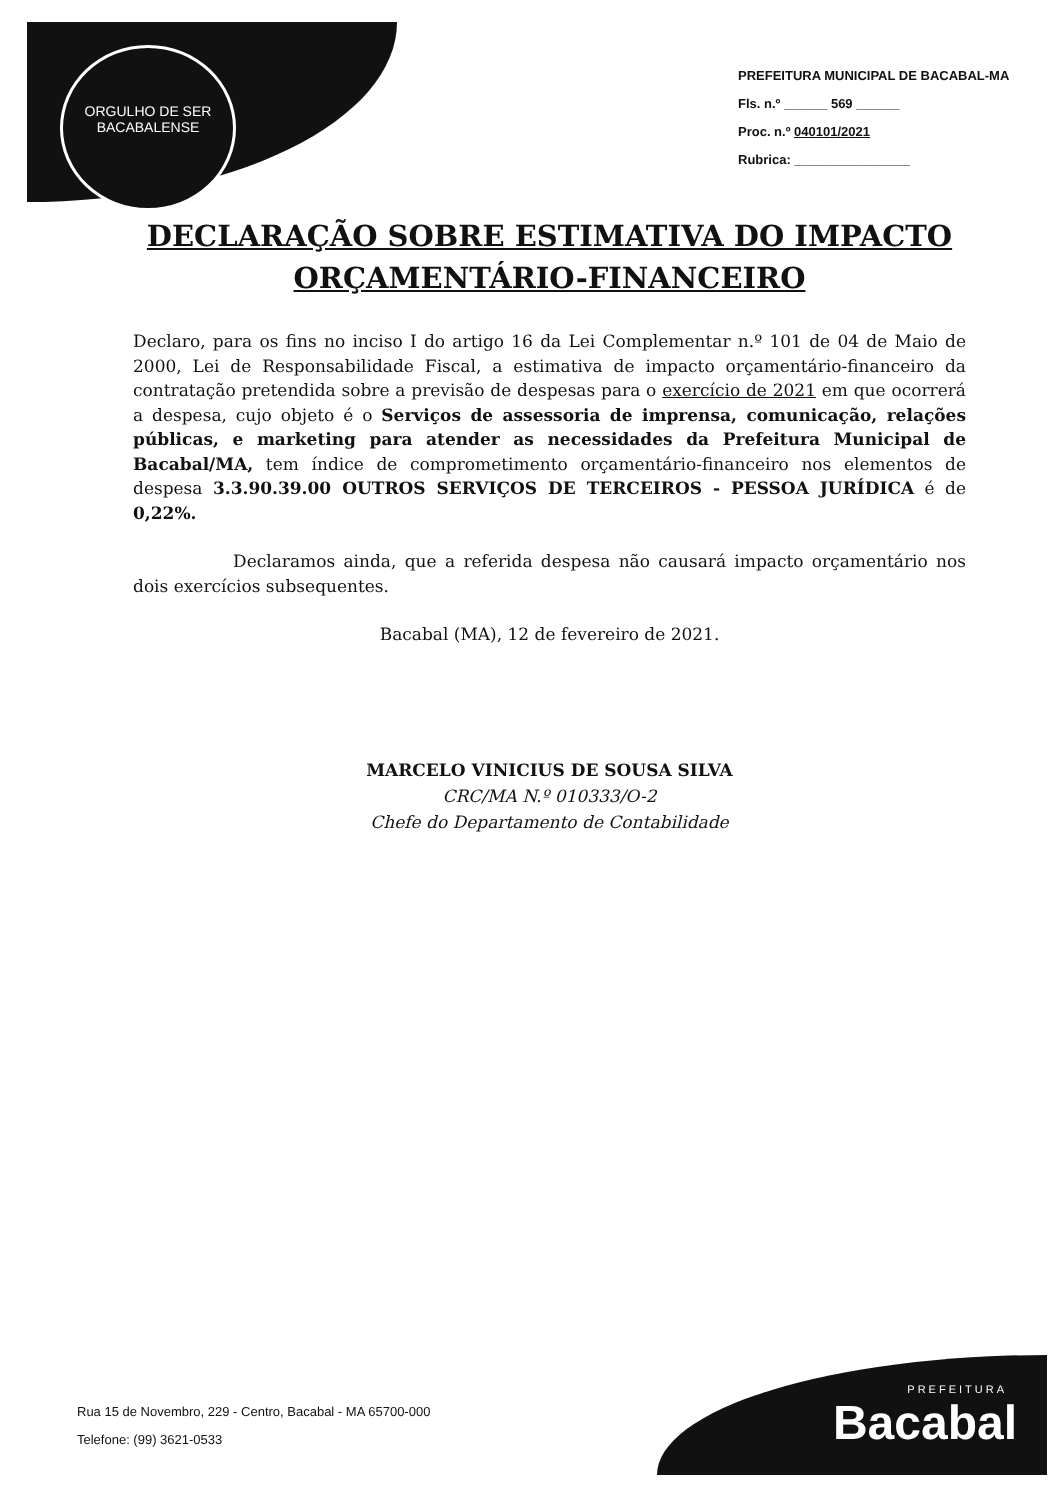ORGULHO DE SER
BACABALENSE
PREFEITURA MUNICIPAL DE BACABAL-MA
Fls. n.º ______ 569 ______
Proc. n.º 040101/2021
Rubrica: ________________
DECLARAÇÃO SOBRE ESTIMATIVA DO IMPACTO ORÇAMENTÁRIO-FINANCEIRO
Declaro, para os fins no inciso I do artigo 16 da Lei Complementar n.º 101 de 04 de Maio de 2000, Lei de Responsabilidade Fiscal, a estimativa de impacto orçamentário-financeiro da contratação pretendida sobre a previsão de despesas para o exercício de 2021 em que ocorrerá a despesa, cujo objeto é o Serviços de assessoria de imprensa, comunicação, relações públicas, e marketing para atender as necessidades da Prefeitura Municipal de Bacabal/MA, tem índice de comprometimento orçamentário-financeiro nos elementos de despesa 3.3.90.39.00 OUTROS SERVIÇOS DE TERCEIROS - PESSOA JURÍDICA é de 0,22%.
Declaramos ainda, que a referida despesa não causará impacto orçamentário nos dois exercícios subsequentes.
Bacabal (MA), 12 de fevereiro de 2021.
MARCELO VINICIUS DE SOUSA SILVA
CRC/MA N.º 010333/O-2
Chefe do Departamento de Contabilidade
Rua 15 de Novembro, 229 - Centro, Bacabal - MA 65700-000
Telefone: (99) 3621-0533
PREFEITURA
Bacabal